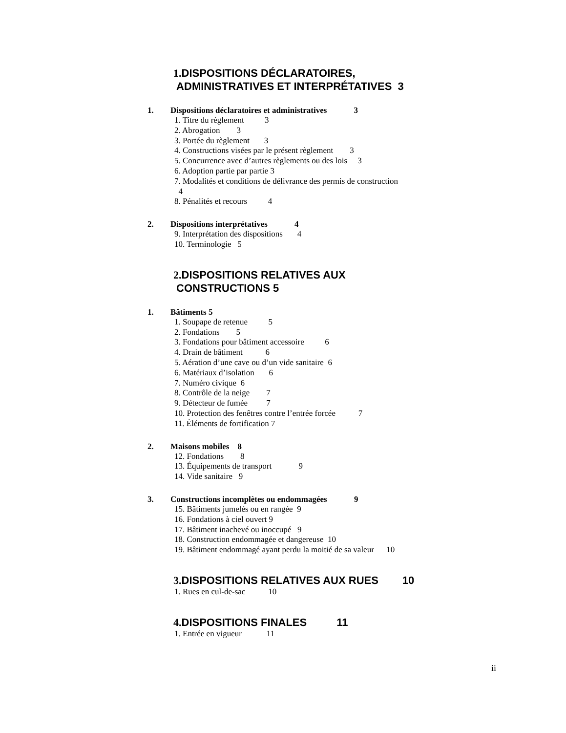1. DISPOSITIONS DÉCLARATOIRES,
ADMINISTRATIVES ET INTERPRÉTATIVES 3
1. Dispositions déclaratoires et administratives 3
1. Titre du règlement 3
2. Abrogation 3
3. Portée du règlement 3
4. Constructions visées par le présent règlement 3
5. Concurrence avec d’autres règlements ou des lois 3
6. Adoption partie par partie 3
7. Modalités et conditions de délivrance des permis de construction
4
8. Pénalités et recours 4
2. Dispositions interprétatives 4
9. Interprétation des dispositions 4
10. Terminologie 5
2. DISPOSITIONS RELATIVES AUX
CONSTRUCTIONS 5
1. Bâtiments 5
1. Soupape de retenue 5
2. Fondations 5
3. Fondations pour bâtiment accessoire 6
4. Drain de bâtiment 6
5. Aération d’une cave ou d’un vide sanitaire 6
6. Matériaux d’isolation 6
7. Numéro civique 6
8. Contrôle de la neige 7
9. Détecteur de fumée 7
10. Protection des fenêtres contre l’entrée forcée 7
11. Éléments de fortification 7
2. Maisons mobiles 8
12. Fondations 8
13. Équipements de transport 9
14. Vide sanitaire 9
3. Constructions incomplètes ou endommagées 9
15. Bâtiments jumelés ou en rangée 9
16. Fondations à ciel ouvert 9
17. Bâtiment inachevé ou inoccupé 9
18. Construction endommagée et dangereuse 10
19. Bâtiment endommagé ayant perdu la moitié de sa valeur 10
3. DISPOSITIONS RELATIVES AUX RUES 10
1. Rues en cul-de-sac 10
4. DISPOSITIONS FINALES 11
1. Entrée en vigueur 11
ii